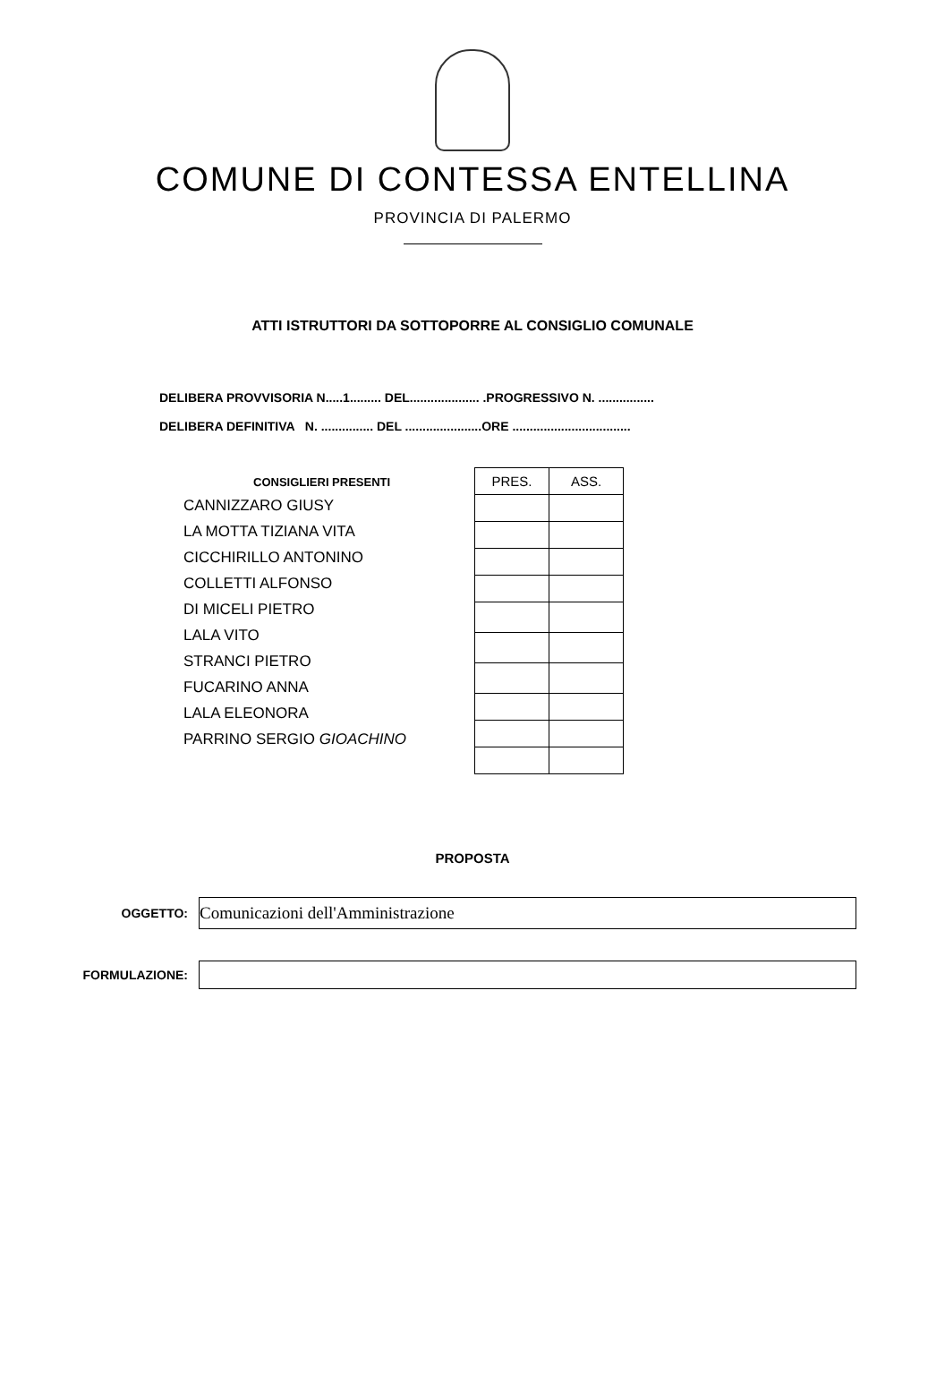COMUNE DI CONTESSA ENTELLINA
PROVINCIA DI PALERMO
ATTI ISTRUTTORI DA SOTTOPORRE AL CONSIGLIO COMUNALE
DELIBERA PROVVISORIA N.....1......... DEL.................... .PROGRESSIVO N. ................
DELIBERA DEFINITIVA N. ............... DEL ......................ORE ..................................
CONSIGLIERI PRESENTI
CANNIZZARO GIUSY
LA MOTTA TIZIANA VITA
CICCHIRILLO ANTONINO
COLLETTI ALFONSO
DI MICELI PIETRO
LALA VITO
STRANCI PIETRO
FUCARINO ANNA
LALA ELEONORA
PARRINO SERGIO GIOACHINO
| PRES. | ASS. |
| --- | --- |
PROPOSTA
OGGETTO:
Comunicazioni dell'Amministrazione
FORMULAZIONE: